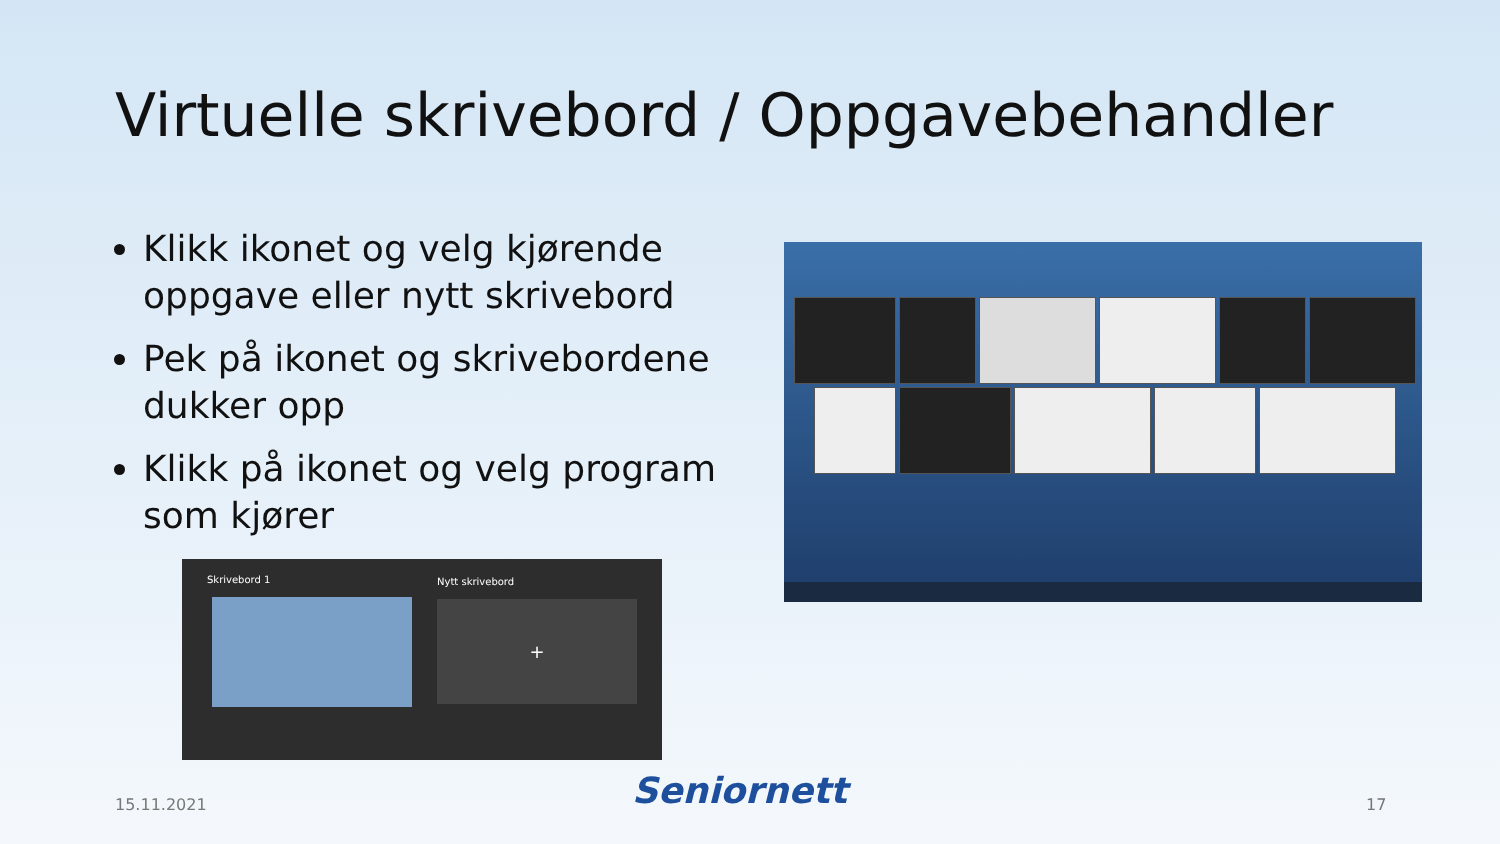Virtuelle skrivebord / Oppgavebehandler
Klikk ikonet og velg kjørende oppgave eller nytt skrivebord
Pek på ikonet og skrivebordene dukker opp
Klikk på ikonet og velg program som kjører
Skrivebord 1 Nytt skrivebord
+
15.11.2021 Seniornett 17